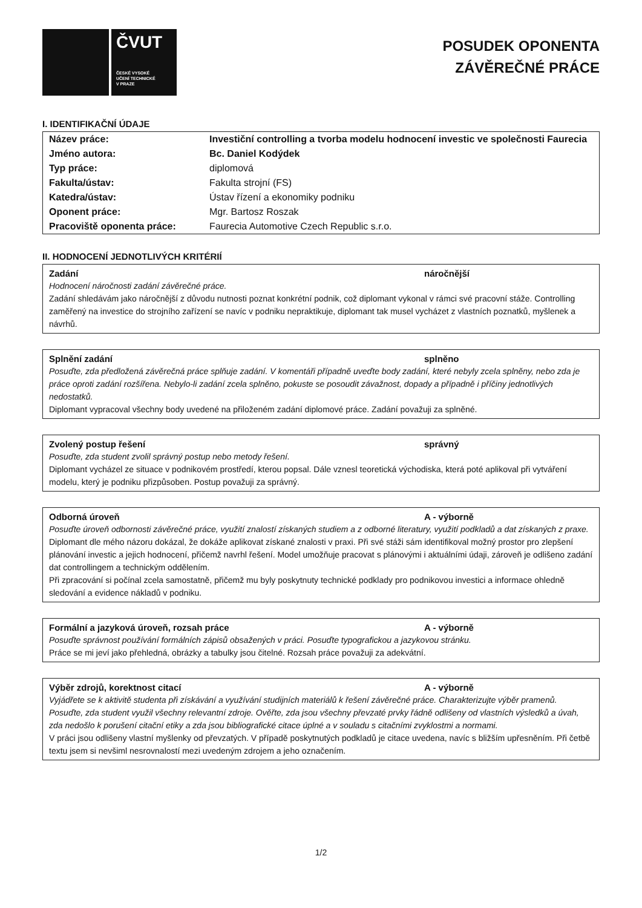ČVUT
ČESKÉ VYSOKÉ
UČENÍ TECHNICKÉ
V PRAZE
POSUDEK OPONENTA
ZÁVĚREČNÉ PRÁCE
I. IDENTIFIKAČNÍ ÚDAJE
| Název práce: | Investiční controlling a tvorba modelu hodnocení investic ve společnosti Faurecia |
| Jméno autora: | Bc. Daniel Kodýdek |
| Typ práce: | diplomová |
| Fakulta/ústav: | Fakulta strojní (FS) |
| Katedra/ústav: | Ústav řízení a ekonomiky podniku |
| Oponent práce: | Mgr. Bartosz Roszak |
| Pracoviště oponenta práce: | Faurecia Automotive Czech Republic s.r.o. |
II. HODNOCENÍ JEDNOTLIVÝCH KRITÉRIÍ
Zadání náročnější
Hodnocení náročnosti zadání závěrečné práce.
Zadání shledávám jako náročnější z důvodu nutnosti poznat konkrétní podnik, což diplomant vykonal v rámci své pracovní stáže. Controlling zaměřený na investice do strojního zařízení se navíc v podniku nepraktikuje, diplomant tak musel vycházet z vlastních poznatků, myšlenek a návrhů.
Splnění zadání splněno
Posuďte, zda předložená závěrečná práce splňuje zadání. V komentáři případně uveďte body zadání, které nebyly zcela splněny, nebo zda je práce oproti zadání rozšířena. Nebylo-li zadání zcela splněno, pokuste se posoudit závažnost, dopady a případně i příčiny jednotlivých nedostatků.
Diplomant vypracoval všechny body uvedené na přiloženém zadání diplomové práce. Zadání považuji za splněné.
Zvolený postup řešení správný
Posuďte, zda student zvolil správný postup nebo metody řešení.
Diplomant vycházel ze situace v podnikovém prostředí, kterou popsal. Dále vznesl teoretická východiska, která poté aplikoval při vytváření modelu, který je podniku přizpůsoben. Postup považuji za správný.
Odborná úroveň A - výborně
Posuďte úroveň odbornosti závěrečné práce, využití znalostí získaných studiem a z odborné literatury, využití podkladů a dat získaných z praxe.
Diplomant dle mého názoru dokázal, že dokáže aplikovat získané znalosti v praxi. Při své stáži sám identifikoval možný prostor pro zlepšení plánování investic a jejich hodnocení, přičemž navrhl řešení. Model umožňuje pracovat s plánovými i aktuálními údaji, zároveň je odlišeno zadání dat controllingem a technickým oddělením.
Při zpracování si počínal zcela samostatně, přičemž mu byly poskytnuty technické podklady pro podnikovou investici a informace ohledně sledování a evidence nákladů v podniku.
Formální a jazyková úroveň, rozsah práce A - výborně
Posuďte správnost používání formálních zápisů obsažených v práci. Posuďte typografickou a jazykovou stránku.
Práce se mi jeví jako přehledná, obrázky a tabulky jsou čitelné. Rozsah práce považuji za adekvátní.
Výběr zdrojů, korektnost citací A - výborně
Vyjádřete se k aktivitě studenta při získávání a využívání studijních materiálů k řešení závěrečné práce. Charakterizujte výběr pramenů. Posuďte, zda student využil všechny relevantní zdroje. Ověřte, zda jsou všechny převzaté prvky řádně odlišeny od vlastních výsledků a úvah, zda nedošlo k porušení citační etiky a zda jsou bibliografické citace úplné a v souladu s citačními zvyklostmi a normami.
V práci jsou odlišeny vlastní myšlenky od převzatých. V případě poskytnutých podkladů je citace uvedena, navíc s bližším upřesněním. Při četbě textu jsem si nevšiml nesrovnalostí mezi uvedeným zdrojem a jeho označením.
1/2